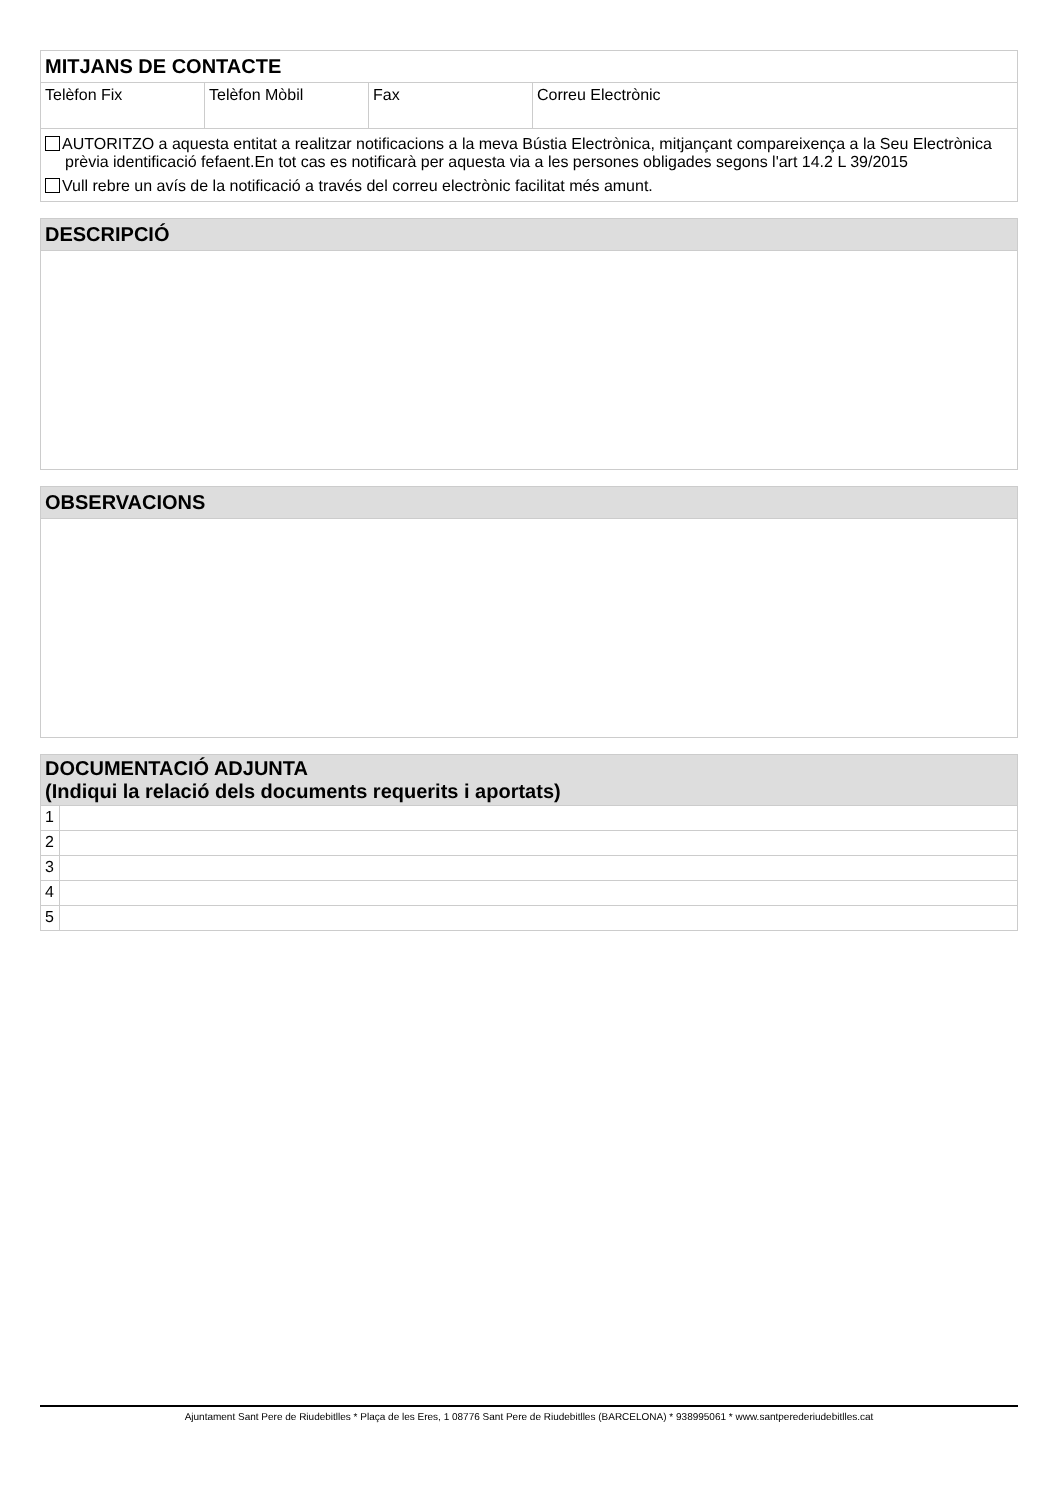| MITJANS DE CONTACTE | | | |
| Telèfon Fix | Telèfon Mòbil | Fax | Correu Electrònic |
| AUTORITZO a aquesta entitat a realitzar notificacions a la meva Bústia Electrònica, mitjançant compareixença a la Seu Electrònica prèvia identificació fefaent.En tot cas es notificarà per aquesta via a les persones obligades segons l'art 14.2 L 39/2015 Vull rebre un avís de la notificació a través del correu electrònic facilitat més amunt. | | | |
| DESCRIPCIÓ |
| OBSERVACIONS |
| DOCUMENTACIÓ ADJUNTA (Indiqui la relació dels documents requerits i aportats) | |
| 1 | |
| 2 | |
| 3 | |
| 4 | |
| 5 | |
Ajuntament Sant Pere de Riudebitlles * Plaça de les Eres, 1 08776 Sant Pere de Riudebitlles (BARCELONA) * 938995061 * www.santperederiudebitlles.cat